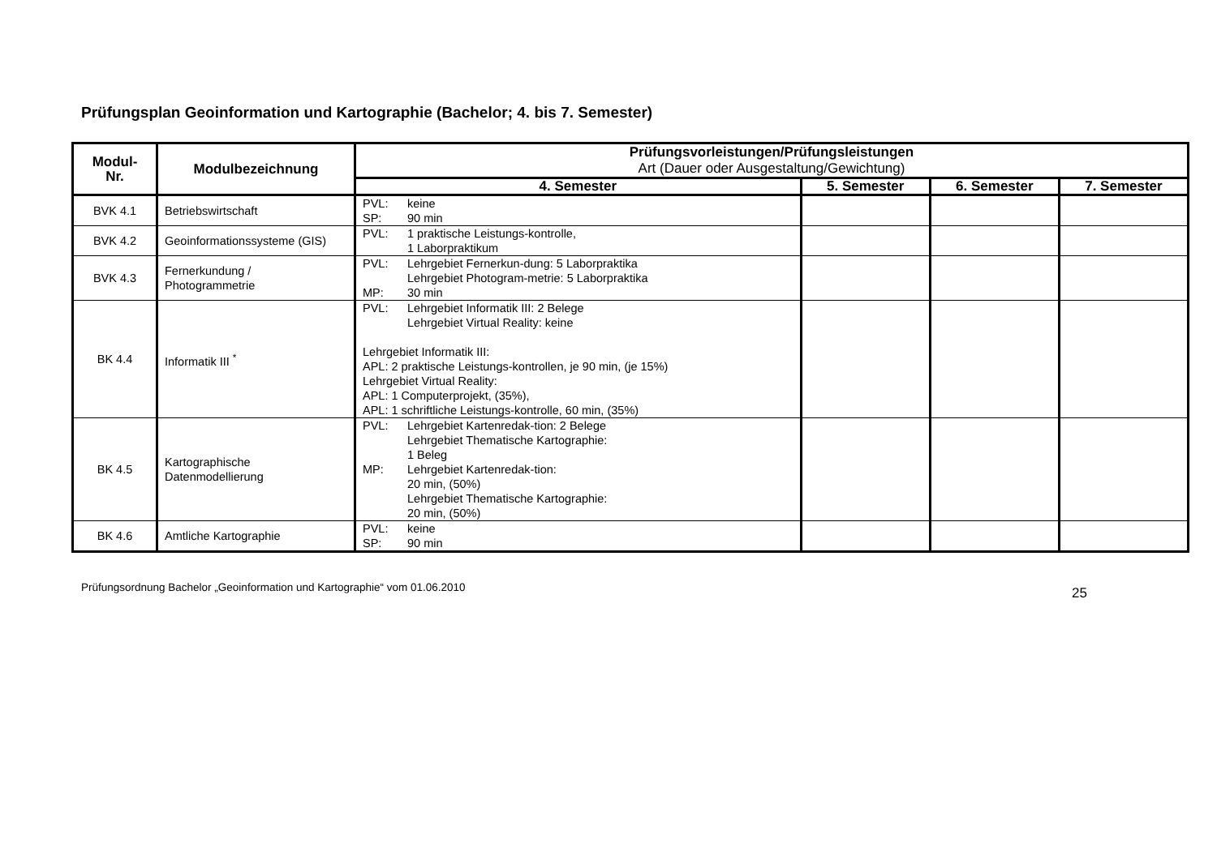Prüfungsplan Geoinformation und Kartographie (Bachelor; 4. bis 7. Semester)
| Modul- Nr. | Modulbezeichnung | Prüfungsvorleistungen/Prüfungsleistungen Art (Dauer oder Ausgestaltung/Gewichtung) | | | |
| --- | --- | --- | --- | --- | --- |
| | | 4. Semester | 5. Semester | 6. Semester | 7. Semester |
| BVK 4.1 | Betriebswirtschaft | PVL: keine SP: 90 min | | | |
| BVK 4.2 | Geoinformationssysteme (GIS) | PVL: 1 praktische Leistungs-kontrolle, 1 Laborpraktikum | | | |
| BVK 4.3 | Fernerkundung / Photogrammetrie | PVL: Lehrgebiet Fernerkun-dung: 5 Laborpraktika Lehrgebiet Photogram-metrie: 5 Laborpraktika MP: 30 min | | | |
| BK 4.4 | Informatik III <sup>*</sup> | PVL: Lehrgebiet Informatik III: 2 Belege Lehrgebiet Virtual Reality: keine Lehrgebiet Informatik III: APL: 2 praktische Leistungs-kontrollen, je 90 min, (je 15%) Lehrgebiet Virtual Reality: APL: 1 Computerprojekt, (35%), APL: 1 schriftliche Leistungs-kontrolle, 60 min, (35%) | | | |
| BK 4.5 | Kartographische Datenmodellierung | PVL: Lehrgebiet Kartenredak-tion: 2 Belege Lehrgebiet Thematische Kartographie: 1 Beleg MP: Lehrgebiet Kartenredak-tion: 20 min, (50%) Lehrgebiet Thematische Kartographie: 20 min, (50%) | | | |
| BK 4.6 | Amtliche Kartographie | PVL: keine SP: 90 min | | | |
Prüfungsordnung Bachelor „Geoinformation und Kartographie“ vom 01.06.2010 25